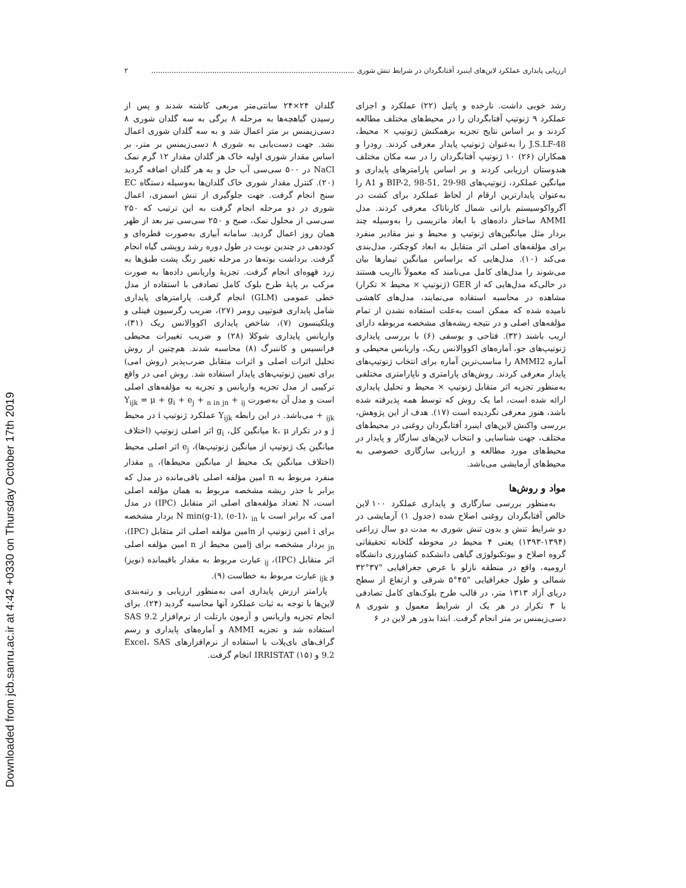Downloaded from jcb.sanru.ac.ir at 4:42 +0330 on Thursday October 17th 2019
ارزیابی پایداری عملکرد لاین‌های اینبرد آفتابگردان در شرایط تنش شوری .......................................................................................... ۲
رشد خوبی داشت. نارخده و پاتیل (۲۲) عملکرد و اجزای عملکرد ۹ ژنوتیپ آفتابگردان را در محیط‌های مختلف مطالعه کردند و بر اساس نتایج تجزیه برهمکنش ژنوتیپ × محیط، J.S.LF-48 را به‌عنوان ژنوتیپ پایدار معرفی کردند. رودرا و همکاران (۲۶) ۱۰ ژنوتیپ آفتابگردان را در سه مکان مختلف هندوستان ارزیابی کردند و بر اساس پارامترهای پایداری و میانگین عملکرد، ژنوتیپ‌های BIP-2, 98-51, 29-98 و A1 را به‌عنوان پایدارترین ارقام از لحاظ عملکرد برای کشت در آگرواکوسیستم بارانی شمال کارناتاک معرفی کردند. مدل AMMI ساختار داده‌های با ابعاد ماتریسی را به‌وسیله چند بردار مثل میانگین‌های ژنوتیپ و محیط و نیز مقادیر منفرد برای مؤلفه‌های اصلی اثر متقابل به ابعاد کوچکتر، مدل‌بندی می‌کند (۱۰). مدل‌هایی که براساس میانگین تیمارها بیان می‌شوند را مدل‌های کامل می‌نامند که معمولاً نااریب هستند در حالی‌که مدل‌هایی که از GER (ژنوتیپ × محیط × تکرار) مشاهده در محاسبه استفاده می‌نمایند، مدل‌های کاهشی نامیده شده که ممکن است به‌علت استفاده نشدن از تمام مؤلفه‌های اصلی و در نتیجه ریشه‌های مشخصه مربوطه دارای اریب باشند (۳۲). فتاحی و یوسفی (۶) با بررسی پایداری ژنوتیپ‌های جو، آماره‌های اکووالانس ریک، واریانس محیطی و آماره AMMI2 را مناسب‌ترین آماره برای انتخاب ژنوتیپ‌های پایدار معرفی کردند. روش‌های پارامتری و ناپارامتری مختلفی به‌منظور تجزیه اثر متقابل ژنوتیپ × محیط و تحلیل پایداری ارائه شده است، اما یک روش که توسط همه پذیرفته شده باشد، هنوز معرفی نگردیده است (۱۷). هدف از این پژوهش، بررسی واکنش لاین‌های اینبرد آفتابگردان روغنی در محیط‌های مختلف، جهت شناسایی و انتخاب لاین‌های سازگار و پایدار در محیط‌های مورد مطالعه و ارزیابی سازگاری خصوصی به محیط‌های آزمایشی می‌باشد.
مواد و روش‌ها
به‌منظور بررسی سازگاری و پایداری عملکرد ۱۰۰ لاین خالص آفتابگردان روغنی اصلاح شده (جدول ۱) آزمایشی در دو شرایط تنش و بدون تنش شوری به مدت دو سال زراعی (۱۳۹۴-۱۳۹۳) یعنی ۴ محیط در محوطه گلخانه تحقیقاتی گروه اصلاح و بیوتکنولوژی گیاهی دانشکده کشاورزی دانشگاه ارومیه، واقع در منطقه نازلو با عرض جغرافیایی "۳۷°۳۲ شمالی و طول جغرافیایی "۴۵°۵ شرقی و ارتفاع از سطح دریای آزاد ۱۳۱۳ متر، در قالب طرح بلوک‌های کامل تصادفی با ۳ تکرار در هر یک از شرایط معمول و شوری ۸ دسی‌زیمنس بر متر انجام گرفت. ابتدا بذور هر لاین در ۶
گلدان ۲۴×۲۴ سانتی‌متر مربعی کاشته شدند و پس از رسیدن گیاهچه‌ها به مرحله ۸ برگی به سه گلدان شوری ۸ دسی‌زیمنس بر متر اعمال شد و به سه گلدان شوری اعمال نشد. جهت دست‌یابی به شوری ۸ دسی‌زیمنس بر متر، بر اساس مقدار شوری اولیه خاک هر گلدان مقدار ۱۲ گرم نمک NaCl در ۵۰۰ سی‌سی آب حل و به هر گلدان اضافه گردید (۲۰). کنترل مقدار شوری خاک گلدان‌ها به‌وسیله دستگاه EC سنج انجام گرفت. جهت جلوگیری از تنش اسمزی، اعمال شوری در دو مرحله انجام گرفت به این ترتیب که ۲۵۰ سی‌سی از محلول نمک، صبح و ۲۵۰ سی‌سی نیز بعد از ظهر همان روز اعمال گردید. سامانه آبیاری به‌صورت قطره‌ای و کوددهی در چندین نوبت در طول دوره رشد رویشی گیاه انجام گرفت. برداشت بوته‌ها در مرحله تغییر رنگ پشت طبق‌ها به زرد قهوه‌ای انجام گرفت. تجزیهٔ واریانس داده‌ها به صورت مرکب بر پایهٔ طرح بلوک کامل تصادفی با استفاده از مدل خطی عمومی (GLM) انجام گرفت. پارامترهای پایداری شامل پایداری فنوتیپی رومر (۲۷)، ضریب رگرسیون فینلی و ویلکینسون (۷)، شاخص پایداری اکووالانس ریک (۳۱)، واریانس پایداری شوکلا (۲۸) و ضریب تغییرات محیطی فرانسیس و کاننبرگ (۸) محاسبه شدند. هم‌چنین از روش تحلیل اثرات اصلی و اثرات متقابل ضرب‌پذیر (روش امی) برای تعیین ژنوتیپ‌های پایدار استفاده شد. روش امی در واقع ترکیبی از مدل تجزیه واریانس و تجزیه به مؤلفه‌های اصلی است و مدل آن به‌صورت Y<sub>ijk</sub> = μ + g<sub>i</sub> + e<sub>j</sub> + <sub>n in jn</sub> + <sub>ij</sub> + <sub>ijk</sub> می‌باشد. در این رابطه Y<sub>ijk</sub> عملکرد ژنوتیپ i در محیط j و در تکرار k، μ میانگین کل، g<sub>i</sub> اثر اصلی ژنوتیپ (اختلاف میانگین یک ژنوتیپ از میانگین ژنوتیپ‌ها)، e<sub>j</sub> اثر اصلی محیط (اختلاف میانگین یک محیط از میانگین محیط‌ها)، <sub>n</sub> مقدار منفرد مربوط به n امین مؤلفه اصلی باقی‌مانده در مدل که برابر با جذر ریشه مشخصه مربوط به همان مؤلفه اصلی است، N تعداد مؤلفه‌های اصلی اثر متقابل (IPC) در مدل امی که برابر است با N min(g-1), (e-1)، <sub>in</sub> بردار مشخصه برای i امین ژنوتیپ از nامین مؤلفه اصلی اثر متقابل (IPC)، <sub>jn</sub> بردار مشخصه برای jامین محیط از n امین مؤلفه اصلی اثر متقابل (IPC)، <sub>ij</sub> عبارت مربوط به مقدار باقیمانده (نویز) و <sub>ijk</sub> عبارت مربوط به خطاست (۹).
پارامتر ارزش پایداری امی به‌منظور ارزیابی و رتبه‌بندی لاین‌ها با توجه به ثبات عملکرد آنها محاسبه گردید (۲۴). برای انجام تجزیه واریانس و آزمون بارتلت از نرم‌افزار SAS 9.2 استفاده شد و تجزیه AMMI و آماره‌های پایداری و رسم گراف‌های بای‌پلات با استفاده از نرم‌افزارهای Excel، SAS 9.2 و IRRISTAT (۱۵) انجام گرفت.